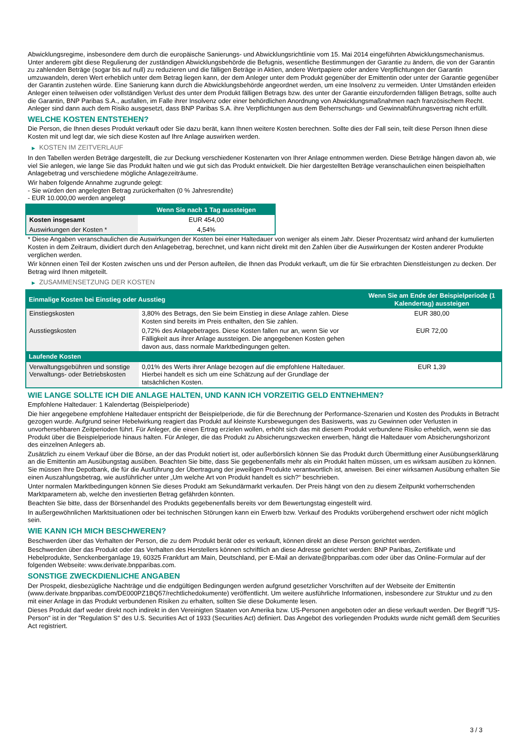Abwicklungsregime, insbesondere dem durch die europäische Sanierungs- und Abwicklungsrichtlinie vom 15. Mai 2014 eingeführten Abwicklungsmechanismus. Unter anderem gibt diese Regulierung der zuständigen Abwicklungsbehörde die Befugnis, wesentliche Bestimmungen der Garantie zu ändern, die von der Garantin zu zahlenden Beträge (sogar bis auf null) zu reduzieren und die fälligen Beträge in Aktien, andere Wertpapiere oder andere Verpflichtungen der Garantin umzuwandeln, deren Wert erheblich unter dem Betrag liegen kann, der dem Anleger unter dem Produkt gegenüber der Emittentin oder unter der Garantie gegenüber der Garantin zustehen würde. Eine Sanierung kann durch die Abwicklungsbehörde angeordnet werden, um eine Insolvenz zu vermeiden. Unter Umständen erleiden Anleger einen teilweisen oder vollständigen Verlust des unter dem Produkt fälligen Betrags bzw. des unter der Garantie einzufordernden fälligen Betrags, sollte auch die Garantin, BNP Paribas S.A., ausfallen, im Falle ihrer Insolvenz oder einer behördlichen Anordnung von Abwicklungsmaßnahmen nach französischem Recht. Anleger sind dann auch dem Risiko ausgesetzt, dass BNP Paribas S.A. ihre Verpflichtungen aus dem Beherrschungs- und Gewinnabführungsvertrag nicht erfüllt.
WELCHE KOSTEN ENTSTEHEN?
Die Person, die Ihnen dieses Produkt verkauft oder Sie dazu berät, kann Ihnen weitere Kosten berechnen. Sollte dies der Fall sein, teilt diese Person Ihnen diese Kosten mit und legt dar, wie sich diese Kosten auf Ihre Anlage auswirken werden.
▶ KOSTEN IM ZEITVERLAUF
In den Tabellen werden Beträge dargestellt, die zur Deckung verschiedener Kostenarten von Ihrer Anlage entnommen werden. Diese Beträge hängen davon ab, wie viel Sie anlegen, wie lange Sie das Produkt halten und wie gut sich das Produkt entwickelt. Die hier dargestellten Beträge veranschaulichen einen beispielhaften Anlagebetrag und verschiedene mögliche Anlagezeiträume.
Wir haben folgende Annahme zugrunde gelegt:
- Sie würden den angelegten Betrag zurückerhalten (0 % Jahresrendite)
- EUR 10.000,00 werden angelegt
| | Wenn Sie nach 1 Tag aussteigen |
| --- | --- |
| Kosten insgesamt | EUR 454,00 |
| Auswirkungen der Kosten * | 4,54% |
* Diese Angaben veranschaulichen die Auswirkungen der Kosten bei einer Haltedauer von weniger als einem Jahr. Dieser Prozentsatz wird anhand der kumulierten Kosten in dem Zeitraum, dividiert durch den Anlagebetrag, berechnet, und kann nicht direkt mit den Zahlen über die Auswirkungen der Kosten anderer Produkte verglichen werden.
Wir können einen Teil der Kosten zwischen uns und der Person aufteilen, die Ihnen das Produkt verkauft, um die für Sie erbrachten Dienstleistungen zu decken. Der Betrag wird Ihnen mitgeteilt.
▶ ZUSAMMENSETZUNG DER KOSTEN
| Einmalige Kosten bei Einstieg oder Ausstieg | | Wenn Sie am Ende der Beispielperiode (1 Kalendertag) aussteigen |
| --- | --- | --- |
| Einstiegskosten | 3,80% des Betrags, den Sie beim Einstieg in diese Anlage zahlen. Diese Kosten sind bereits im Preis enthalten, den Sie zahlen. | EUR 380,00 |
| Ausstiegskosten | 0,72% des Anlagebetrages. Diese Kosten fallen nur an, wenn Sie vor Fälligkeit aus ihrer Anlage aussteigen. Die angegebenen Kosten gehen davon aus, dass normale Marktbedingungen gelten. | EUR 72,00 |
| Laufende Kosten | | |
| Verwaltungsgebühren und sonstige Verwaltungs- oder Betriebskosten | 0,01% des Werts ihrer Anlage bezogen auf die empfohlene Haltedauer. Hierbei handelt es sich um eine Schätzung auf der Grundlage der tatsächlichen Kosten. | EUR 1,39 |
WIE LANGE SOLLTE ICH DIE ANLAGE HALTEN, UND KANN ICH VORZEITIG GELD ENTNEHMEN?
Empfohlene Haltedauer: 1 Kalendertag (Beispielperiode)
Die hier angegebene empfohlene Haltedauer entspricht der Beispielperiode, die für die Berechnung der Performance-Szenarien und Kosten des Produkts in Betracht gezogen wurde. Aufgrund seiner Hebelwirkung reagiert das Produkt auf kleinste Kursbewegungen des Basiswerts, was zu Gewinnen oder Verlusten in unvorhersehbaren Zeitperioden führt. Für Anleger, die einen Ertrag erzielen wollen, erhöht sich das mit diesem Produkt verbundene Risiko erheblich, wenn sie das Produkt über die Beispielperiode hinaus halten. Für Anleger, die das Produkt zu Absicherungszwecken erwerben, hängt die Haltedauer vom Absicherungshorizont des einzelnen Anlegers ab.
Zusätzlich zu einem Verkauf über die Börse, an der das Produkt notiert ist, oder außerbörslich können Sie das Produkt durch Übermittlung einer Ausübungserklärung an die Emittentin am Ausübungstag ausüben. Beachten Sie bitte, dass Sie gegebenenfalls mehr als ein Produkt halten müssen, um es wirksam ausüben zu können. Sie müssen Ihre Depotbank, die für die Ausführung der Übertragung der jeweiligen Produkte verantwortlich ist, anweisen. Bei einer wirksamen Ausübung erhalten Sie einen Auszahlungsbetrag, wie ausführlicher unter „Um welche Art von Produkt handelt es sich?“ beschrieben.
Unter normalen Marktbedingungen können Sie dieses Produkt am Sekundärmarkt verkaufen. Der Preis hängt von den zu diesem Zeitpunkt vorherrschenden Marktparametern ab, welche den investierten Betrag gefährden könnten.
Beachten Sie bitte, dass der Börsenhandel des Produkts gegebenenfalls bereits vor dem Bewertungstag eingestellt wird.
In außergewöhnlichen Marktsituationen oder bei technischen Störungen kann ein Erwerb bzw. Verkauf des Produkts vorübergehend erschwert oder nicht möglich sein.
WIE KANN ICH MICH BESCHWEREN?
Beschwerden über das Verhalten der Person, die zu dem Produkt berät oder es verkauft, können direkt an diese Person gerichtet werden.
Beschwerden über das Produkt oder das Verhalten des Herstellers können schriftlich an diese Adresse gerichtet werden: BNP Paribas, Zertifikate und Hebelprodukte, Senckenberganlage 19, 60325 Frankfurt am Main, Deutschland, per E-Mail an derivate@bnpparibas.com oder über das Online-Formular auf der folgenden Webseite: www.derivate.bnpparibas.com.
SONSTIGE ZWECKDIENLICHE ANGABEN
Der Prospekt, diesbezügliche Nachträge und die endgültigen Bedingungen werden aufgrund gesetzlicher Vorschriften auf der Webseite der Emittentin (www.derivate.bnpparibas.com/DE000PZ1BQ57/rechtlichedokumente) veröffentlicht. Um weitere ausführliche Informationen, insbesondere zur Struktur und zu den mit einer Anlage in das Produkt verbundenen Risiken zu erhalten, sollten Sie diese Dokumente lesen.
Dieses Produkt darf weder direkt noch indirekt in den Vereinigten Staaten von Amerika bzw. US-Personen angeboten oder an diese verkauft werden. Der Begriff "US-Person" ist in der "Regulation S" des U.S. Securities Act of 1933 (Securities Act) definiert. Das Angebot des vorliegenden Produkts wurde nicht gemäß dem Securities Act registriert.
3 / 3